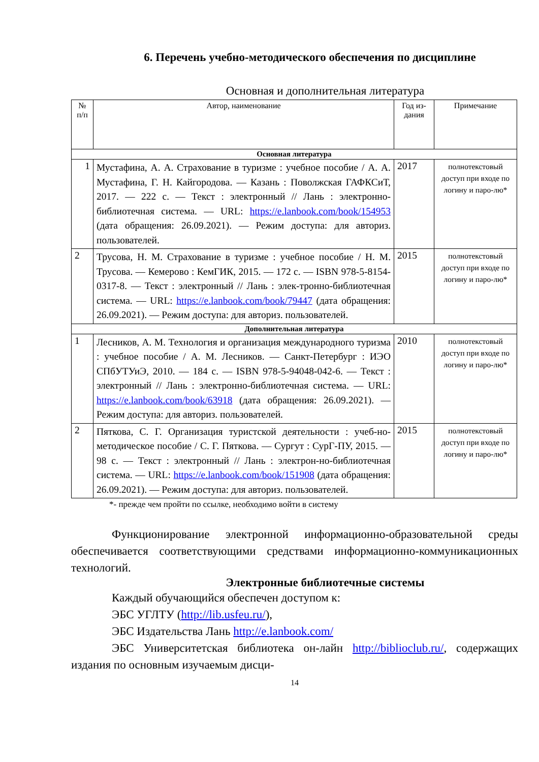6. Перечень учебно-методического обеспечения по дисциплине
Основная и дополнительная литература
| № п/п | Автор, наименование | Год из-дания | Примечание |
| --- | --- | --- | --- |
| Основная литература | | | |
| 1 | Мустафина, А. А. Страхование в туризме : учебное пособие / А. А. Мустафина, Г. Н. Кайгородова. — Казань : Поволжская ГАФКСиТ, 2017. — 222 с. — Текст : электронный // Лань : электронно-библиотечная система. — URL: https://e.lanbook.com/book/154953 (дата обращения: 26.09.2021). — Режим доступа: для авториз. пользователей. | 2017 | полнотекстовый доступ при входе по логину и паро-лю* |
| 2 | Трусова, Н. М. Страхование в туризме : учебное пособие / Н. М. Трусова. — Кемерово : КемГИК, 2015. — 172 с. — ISBN 978-5-8154-0317-8. — Текст : электронный // Лань : элек-тронно-библиотечная система. — URL: https://e.lanbook.com/book/79447 (дата обращения: 26.09.2021). — Режим доступа: для авториз. пользователей. | 2015 | полнотекстовый доступ при входе по логину и паро-лю* |
| Дополнительная литература | | | |
| 1 | Лесников, А. М. Технология и организация международного туризма : учебное пособие / А. М. Лесников. — Санкт-Петербург : ИЭО СПбУТУиЭ, 2010. — 184 с. — ISBN 978-5-94048-042-6. — Текст : электронный // Лань : электронно-библиотечная система. — URL: https://e.lanbook.com/book/63918 (дата обращения: 26.09.2021). — Режим доступа: для авториз. пользователей. | 2010 | полнотекстовый доступ при входе по логину и паро-лю* |
| 2 | Пяткова, С. Г. Организация туристской деятельности : учеб-но-методическое пособие / С. Г. Пяткова. — Сургут : СурГ-ПУ, 2015. — 98 с. — Текст : электронный // Лань : электрон-но-библиотечная система. — URL: https://e.lanbook.com/book/151908 (дата обращения: 26.09.2021). — Режим доступа: для авториз. пользователей. | 2015 | полнотекстовый доступ при входе по логину и паро-лю* |
*- прежде чем пройти по ссылке, необходимо войти в систему
Функционирование электронной информационно-образовательной среды обеспечивается соответствующими средствами информационно-коммуникационных технологий.
Электронные библиотечные системы
Каждый обучающийся обеспечен доступом к:
ЭБС УГЛТУ (http://lib.usfeu.ru/),
ЭБС Издательства Лань http://e.lanbook.com/
ЭБС Университетская библиотека он-лайн http://biblioclub.ru/, содержащих издания по основным изучаемым дисци-
14